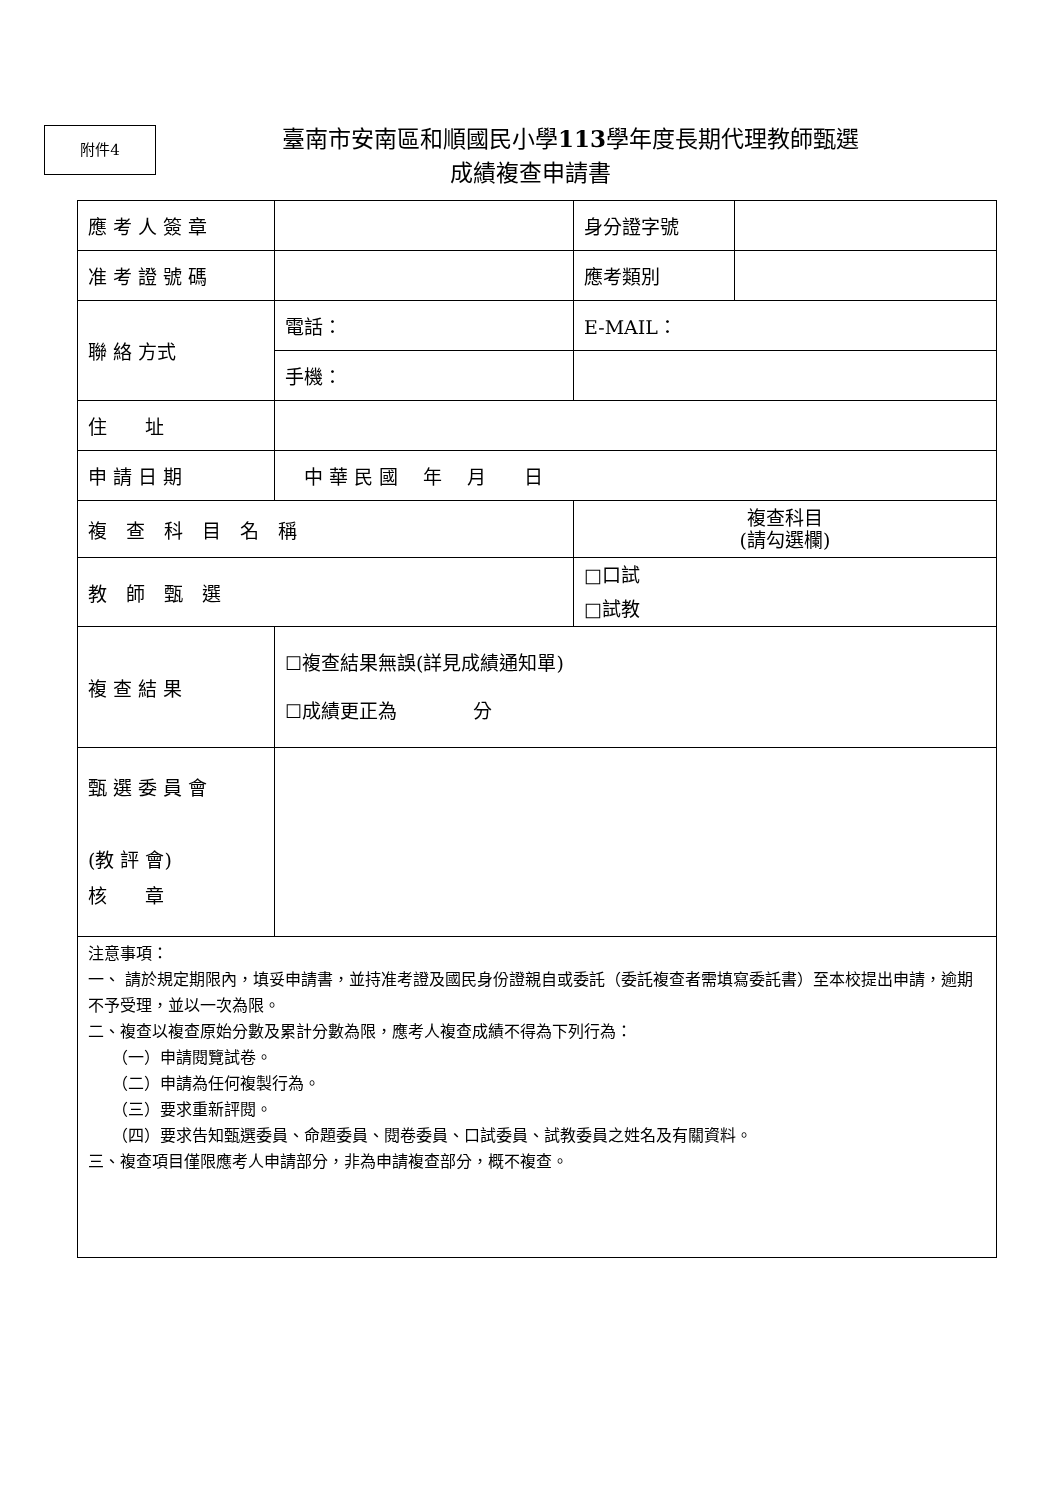附件4
臺南市安南區和順國民小學113學年度長期代理教師甄選
成績複查申請書
| 應 考 人 簽 章 | | 身分證字號 | |
| 准 考 證 號 碼 | | 應考類別 | |
| 聯 絡 方式 | 電話： | E-MAIL： | |
| | 手機： | | |
| 住 址 | | | |
| 申 請 日 期 | 中 華 民 國 年 月 日 | | |
| 複 查 科 目 名 稱 | | 複查科目 (請勾選欄) | |
| 教 師 甄 選 | | □口試 □試教 | |
| 複 查 結 果 | ☐複查結果無誤(詳見成績通知單) ☐成績更正為 分 | | |
| 甄 選 委 員 會 (教 評 會) 核 章 | | | |
| 注意事項： 一、 請於規定期限內，填妥申請書，並持准考證及國民身份證親自或委託（委託複查者需填寫委託書）至本校提出申請，逾期不予受理，並以一次為限。 二、複查以複查原始分數及累計分數為限，應考人複查成績不得為下列行為： （一）申請閱覽試卷。 （二）申請為任何複製行為。 （三）要求重新評閱。 （四）要求告知甄選委員、命題委員、閱卷委員、口試委員、試教委員之姓名及有關資料。 三、複查項目僅限應考人申請部分，非為申請複查部分，概不複查。 | | | |